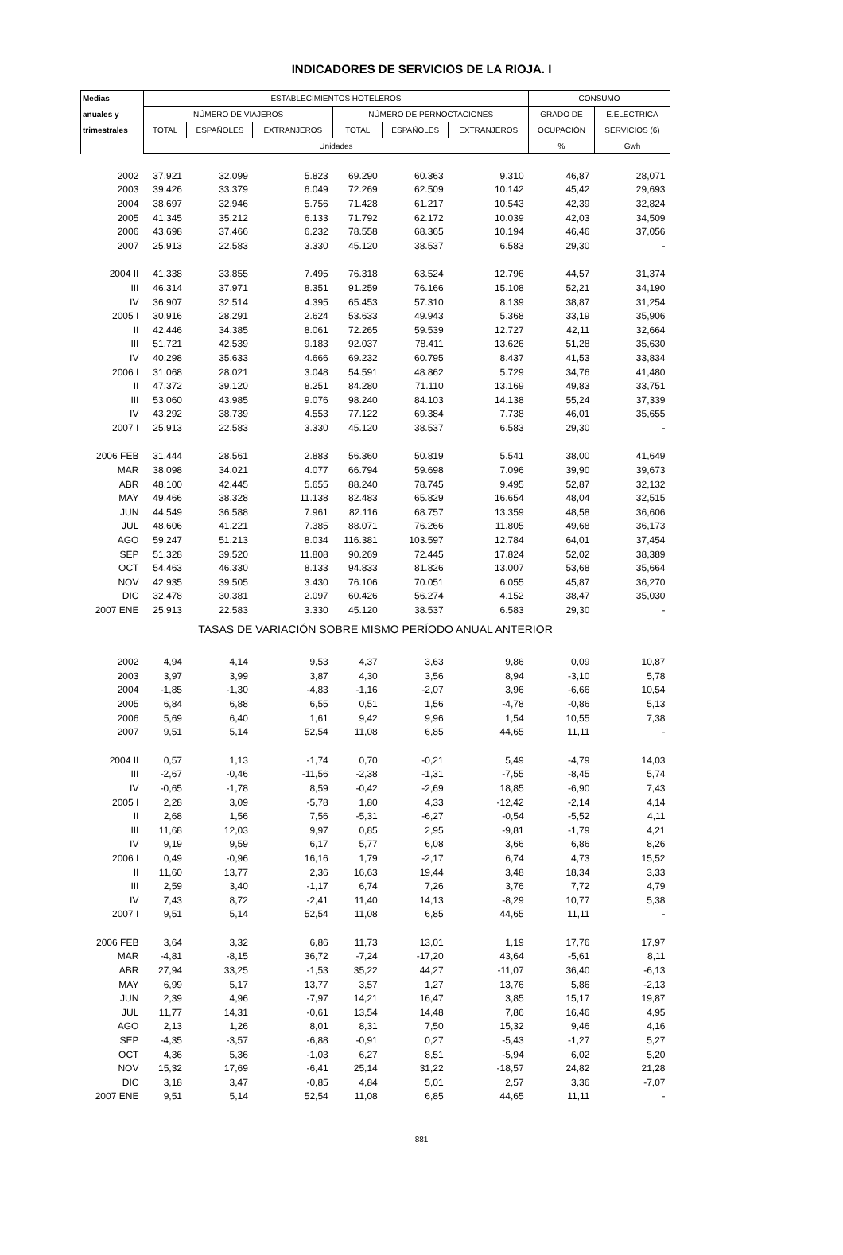INDICADORES DE SERVICIOS DE LA RIOJA. I
| Medias | ESTABLECIMIENTOS HOTELEROS | | | | | | CONSUMO | |
| --- | --- | --- | --- | --- | --- | --- | --- | --- |
| anuales y | NÚMERO DE VIAJEROS | | | NÚMERO DE PERNOCTACIONES | | | GRADO DE | E.ELECTRICA |
| trimestrales | TOTAL | ESPAÑOLES | EXTRANJEROS | TOTAL | ESPAÑOLES | EXTRANJEROS | OCUPACIÓN | SERVICIOS (6) |
| | Unidades | | | | | | % | Gwh |
| 2002 | 37.921 | 32.099 | 5.823 | 69.290 | 60.363 | 9.310 | 46,87 | 28,071 |
| 2003 | 39.426 | 33.379 | 6.049 | 72.269 | 62.509 | 10.142 | 45,42 | 29,693 |
| 2004 | 38.697 | 32.946 | 5.756 | 71.428 | 61.217 | 10.543 | 42,39 | 32,824 |
| 2005 | 41.345 | 35.212 | 6.133 | 71.792 | 62.172 | 10.039 | 42,03 | 34,509 |
| 2006 | 43.698 | 37.466 | 6.232 | 78.558 | 68.365 | 10.194 | 46,46 | 37,056 |
| 2007 | 25.913 | 22.583 | 3.330 | 45.120 | 38.537 | 6.583 | 29,30 | - |
| 2004 II | 41.338 | 33.855 | 7.495 | 76.318 | 63.524 | 12.796 | 44,57 | 31,374 |
| III | 46.314 | 37.971 | 8.351 | 91.259 | 76.166 | 15.108 | 52,21 | 34,190 |
| IV | 36.907 | 32.514 | 4.395 | 65.453 | 57.310 | 8.139 | 38,87 | 31,254 |
| 2005 I | 30.916 | 28.291 | 2.624 | 53.633 | 49.943 | 5.368 | 33,19 | 35,906 |
| II | 42.446 | 34.385 | 8.061 | 72.265 | 59.539 | 12.727 | 42,11 | 32,664 |
| III | 51.721 | 42.539 | 9.183 | 92.037 | 78.411 | 13.626 | 51,28 | 35,630 |
| IV | 40.298 | 35.633 | 4.666 | 69.232 | 60.795 | 8.437 | 41,53 | 33,834 |
| 2006 I | 31.068 | 28.021 | 3.048 | 54.591 | 48.862 | 5.729 | 34,76 | 41,480 |
| II | 47.372 | 39.120 | 8.251 | 84.280 | 71.110 | 13.169 | 49,83 | 33,751 |
| III | 53.060 | 43.985 | 9.076 | 98.240 | 84.103 | 14.138 | 55,24 | 37,339 |
| IV | 43.292 | 38.739 | 4.553 | 77.122 | 69.384 | 7.738 | 46,01 | 35,655 |
| 2007 I | 25.913 | 22.583 | 3.330 | 45.120 | 38.537 | 6.583 | 29,30 | - |
| 2006 FEB | 31.444 | 28.561 | 2.883 | 56.360 | 50.819 | 5.541 | 38,00 | 41,649 |
| MAR | 38.098 | 34.021 | 4.077 | 66.794 | 59.698 | 7.096 | 39,90 | 39,673 |
| ABR | 48.100 | 42.445 | 5.655 | 88.240 | 78.745 | 9.495 | 52,87 | 32,132 |
| MAY | 49.466 | 38.328 | 11.138 | 82.483 | 65.829 | 16.654 | 48,04 | 32,515 |
| JUN | 44.549 | 36.588 | 7.961 | 82.116 | 68.757 | 13.359 | 48,58 | 36,606 |
| JUL | 48.606 | 41.221 | 7.385 | 88.071 | 76.266 | 11.805 | 49,68 | 36,173 |
| AGO | 59.247 | 51.213 | 8.034 | 116.381 | 103.597 | 12.784 | 64,01 | 37,454 |
| SEP | 51.328 | 39.520 | 11.808 | 90.269 | 72.445 | 17.824 | 52,02 | 38,389 |
| OCT | 54.463 | 46.330 | 8.133 | 94.833 | 81.826 | 13.007 | 53,68 | 35,664 |
| NOV | 42.935 | 39.505 | 3.430 | 76.106 | 70.051 | 6.055 | 45,87 | 36,270 |
| DIC | 32.478 | 30.381 | 2.097 | 60.426 | 56.274 | 4.152 | 38,47 | 35,030 |
| 2007 ENE | 25.913 | 22.583 | 3.330 | 45.120 | 38.537 | 6.583 | 29,30 | - |
| TASAS DE VARIACIÓN SOBRE MISMO PERÍODO ANUAL ANTERIOR | | | | | | | | |
| 2002 | 4,94 | 4,14 | 9,53 | 4,37 | 3,63 | 9,86 | 0,09 | 10,87 |
| 2003 | 3,97 | 3,99 | 3,87 | 4,30 | 3,56 | 8,94 | -3,10 | 5,78 |
| 2004 | -1,85 | -1,30 | -4,83 | -1,16 | -2,07 | 3,96 | -6,66 | 10,54 |
| 2005 | 6,84 | 6,88 | 6,55 | 0,51 | 1,56 | -4,78 | -0,86 | 5,13 |
| 2006 | 5,69 | 6,40 | 1,61 | 9,42 | 9,96 | 1,54 | 10,55 | 7,38 |
| 2007 | 9,51 | 5,14 | 52,54 | 11,08 | 6,85 | 44,65 | 11,11 | - |
| 2004 II | 0,57 | 1,13 | -1,74 | 0,70 | -0,21 | 5,49 | -4,79 | 14,03 |
| III | -2,67 | -0,46 | -11,56 | -2,38 | -1,31 | -7,55 | -8,45 | 5,74 |
| IV | -0,65 | -1,78 | 8,59 | -0,42 | -2,69 | 18,85 | -6,90 | 7,43 |
| 2005 I | 2,28 | 3,09 | -5,78 | 1,80 | 4,33 | -12,42 | -2,14 | 4,14 |
| II | 2,68 | 1,56 | 7,56 | -5,31 | -6,27 | -0,54 | -5,52 | 4,11 |
| III | 11,68 | 12,03 | 9,97 | 0,85 | 2,95 | -9,81 | -1,79 | 4,21 |
| IV | 9,19 | 9,59 | 6,17 | 5,77 | 6,08 | 3,66 | 6,86 | 8,26 |
| 2006 I | 0,49 | -0,96 | 16,16 | 1,79 | -2,17 | 6,74 | 4,73 | 15,52 |
| II | 11,60 | 13,77 | 2,36 | 16,63 | 19,44 | 3,48 | 18,34 | 3,33 |
| III | 2,59 | 3,40 | -1,17 | 6,74 | 7,26 | 3,76 | 7,72 | 4,79 |
| IV | 7,43 | 8,72 | -2,41 | 11,40 | 14,13 | -8,29 | 10,77 | 5,38 |
| 2007 I | 9,51 | 5,14 | 52,54 | 11,08 | 6,85 | 44,65 | 11,11 | - |
| 2006 FEB | 3,64 | 3,32 | 6,86 | 11,73 | 13,01 | 1,19 | 17,76 | 17,97 |
| MAR | -4,81 | -8,15 | 36,72 | -7,24 | -17,20 | 43,64 | -5,61 | 8,11 |
| ABR | 27,94 | 33,25 | -1,53 | 35,22 | 44,27 | -11,07 | 36,40 | -6,13 |
| MAY | 6,99 | 5,17 | 13,77 | 3,57 | 1,27 | 13,76 | 5,86 | -2,13 |
| JUN | 2,39 | 4,96 | -7,97 | 14,21 | 16,47 | 3,85 | 15,17 | 19,87 |
| JUL | 11,77 | 14,31 | -0,61 | 13,54 | 14,48 | 7,86 | 16,46 | 4,95 |
| AGO | 2,13 | 1,26 | 8,01 | 8,31 | 7,50 | 15,32 | 9,46 | 4,16 |
| SEP | -4,35 | -3,57 | -6,88 | -0,91 | 0,27 | -5,43 | -1,27 | 5,27 |
| OCT | 4,36 | 5,36 | -1,03 | 6,27 | 8,51 | -5,94 | 6,02 | 5,20 |
| NOV | 15,32 | 17,69 | -6,41 | 25,14 | 31,22 | -18,57 | 24,82 | 21,28 |
| DIC | 3,18 | 3,47 | -0,85 | 4,84 | 5,01 | 2,57 | 3,36 | -7,07 |
| 2007 ENE | 9,51 | 5,14 | 52,54 | 11,08 | 6,85 | 44,65 | 11,11 | - |
881